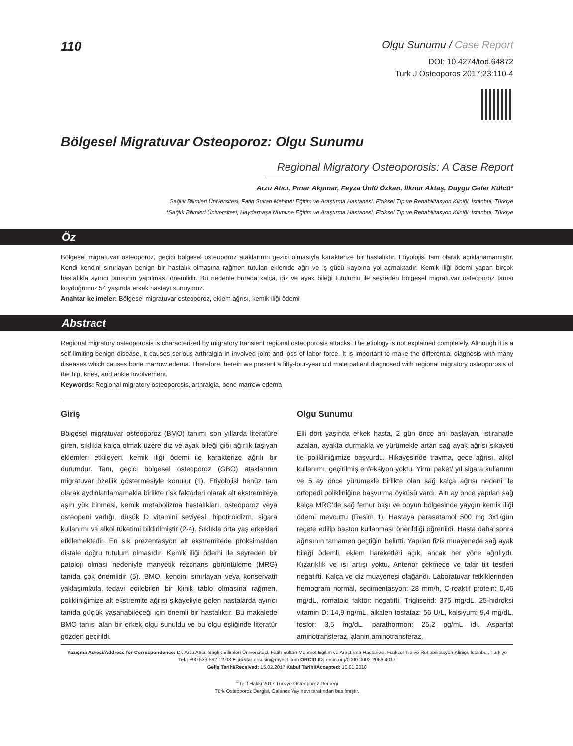110
Olgu Sunumu / Case Report
DOI: 10.4274/tod.64872
Turk J Osteoporos 2017;23:110-4
Bölgesel Migratuvar Osteoporoz: Olgu Sunumu
Regional Migratory Osteoporosis: A Case Report
Arzu Atıcı, Pınar Akpınar, Feyza Ünlü Özkan, İlknur Aktaş, Duygu Geler Külcü*
Sağlık Bilimleri Üniversitesi, Fatih Sultan Mehmet Eğitim ve Araştırma Hastanesi, Fiziksel Tıp ve Rehabilitasyon Kliniği, İstanbul, Türkiye
*Sağlık Bilimleri Üniversitesi, Haydarpaşa Numune Eğitim ve Araştırma Hastanesi, Fiziksel Tıp ve Rehabilitasyon Kliniği, İstanbul, Türkiye
Öz
Bölgesel migratuvar osteoporoz, geçici bölgesel osteoporoz ataklarının gezici olmasıyla karakterize bir hastalıktır. Etiyolojisi tam olarak açıklanamamıştır. Kendi kendini sınırlayan benign bir hastalık olmasına rağmen tutulan eklemde ağrı ve iş gücü kaybına yol açmaktadır. Kemik iliği ödemi yapan birçok hastalıkla ayırıcı tanısının yapılması önemlidir. Bu nedenle burada kalça, diz ve ayak bileği tutulumu ile seyreden bölgesel migratuvar osteoporoz tanısı koyduğumuz 54 yaşında erkek hastayı sunuyoruz.
Anahtar kelimeler: Bölgesel migratuvar osteoporoz, eklem ağrısı, kemik iliği ödemi
Abstract
Regional migratory osteoporosis is characterized by migratory transient regional osteoporosis attacks. The etiology is not explained completely. Although it is a self-limiting benign disease, it causes serious arthralgia in involved joint and loss of labor force. It is important to make the differential diagnosis with many diseases which causes bone marrow edema. Therefore, herein we present a fifty-four-year old male patient diagnosed with regional migratory osteoporosis of the hip, knee, and ankle involvement.
Keywords: Regional migratory osteoporosis, arthralgia, bone marrow edema
Giriş
Bölgesel migratuvar osteoporoz (BMO) tanımı son yıllarda literatüre giren, sıklıkla kalça olmak üzere diz ve ayak bileği gibi ağırlık taşıyan eklemleri etkileyen, kemik iliği ödemi ile karakterize ağrılı bir durumdur. Tanı, geçici bölgesel osteoporoz (GBO) ataklarının migratuvar özellik göstermesiyle konulur (1). Etiyolojisi henüz tam olarak aydınlatılamamakla birlikte risk faktörleri olarak alt ekstremiteye aşırı yük binmesi, kemik metabolizma hastalıkları, osteoporoz veya osteopeni varlığı, düşük D vitamini seviyesi, hipotiroidizm, sigara kullanımı ve alkol tüketimi bildirilmiştir (2-4). Sıklıkla orta yaş erkekleri etkilemektedir. En sık prezentasyon alt ekstremitede proksimalden distale doğru tutulum olmasıdır. Kemik iliği ödemi ile seyreden bir patoloji olması nedeniyle manyetik rezonans görüntüleme (MRG) tanıda çok önemlidir (5). BMO, kendini sınırlayan veya konservatif yaklaşımlarla tedavi edilebilen bir klinik tablo olmasına rağmen, polikliniğimize alt ekstremite ağrısı şikayetiyle gelen hastalarda ayırıcı tanıda güçlük yaşanabileceği için önemli bir hastalıktır. Bu makalede BMO tanısı alan bir erkek olgu sunuldu ve bu olgu eşliğinde literatür gözden geçirildi.
Olgu Sunumu
Elli dört yaşında erkek hasta, 2 gün önce ani başlayan, istirahatle azalan, ayakta durmakla ve yürümekle artan sağ ayak ağrısı şikayeti ile polikliniğimize başvurdu. Hikayesinde travma, gece ağrısı, alkol kullanımı, geçirilmiş enfeksiyon yoktu. Yirmi paket/ yıl sigara kullanımı ve 5 ay önce yürümekle birlikte olan sağ kalça ağrısı nedeni ile ortopedi polikliniğine başvurma öyküsü vardı. Altı ay önce yapılan sağ kalça MRG’de sağ femur başı ve boyun bölgesinde yaygın kemik iliği ödemi mevcuttu (Resim 1). Hastaya parasetamol 500 mg 3x1/gün reçete edilip baston kullanması önerildiği öğrenildi. Hasta daha sonra ağrısının tamamen geçtiğini belirtti. Yapılan fizik muayenede sağ ayak bileği ödemli, eklem hareketleri açık, ancak her yöne ağrılıydı. Kızarıklık ve ısı artışı yoktu. Anterior çekmece ve talar tilt testleri negatifti. Kalça ve diz muayenesi olağandı. Laboratuvar tetkiklerinden hemogram normal, sedimentasyon: 28 mm/h, C-reaktif protein: 0,46 mg/dL, romatoid faktör: negatifti. Trigliserid: 375 mg/dL, 25-hidroksi vitamin D: 14,9 ng/mL, alkalen fosfataz: 56 U/L, kalsiyum: 9,4 mg/dL, fosfor: 3,5 mg/dL, parathormon: 25,2 pg/mL idi. Aspartat aminotransferaz, alanin aminotransferaz,
Yazışma Adresi/Address for Correspondence: Dr. Arzu Atıcı, Sağlık Bilimleri Üniversitesi, Fatih Sultan Mehmet Eğitim ve Araştırma Hastanesi, Fiziksel Tıp ve Rehabilitasyon Kliniği, İstanbul, Türkiye
Tel.: +90 533 562 12 08 E-posta: drsusin@mynet.com ORCID ID: orcid.org/0000-0002-2069-4017
Geliş Tarihi/Received: 15.02.2017 Kabul Tarihi/Accepted: 10.01.2018
<sup>©</sup>Telif Hakkı 2017 Türkiye Osteoporoz Derneği
Türk Osteoporoz Dergisi, Galenos Yayınevi tarafından basılmıştır.